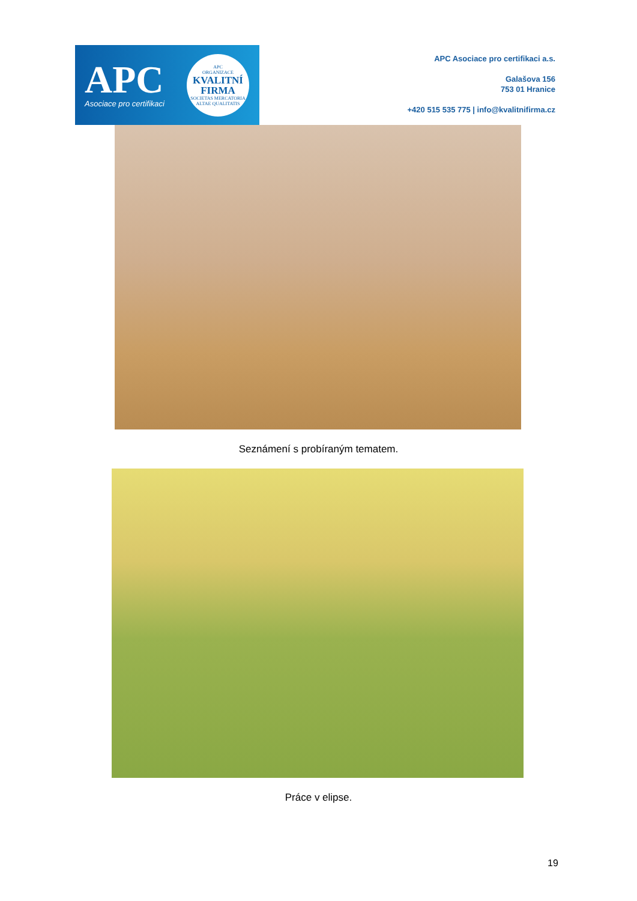APC
Asociace pro certifikaci
APC
ORGANIZACE
KVALITNÍ
FIRMA
SOCIETAS MERCATORIA
ALTAE QUALITATIS
APC Asociace pro certifikaci a.s.
Galašova 156
753 01 Hranice
+420 515 535 775 | info@kvalitnifirma.cz
Seznámení s probíraným tematem.
Práce v elipse.
19